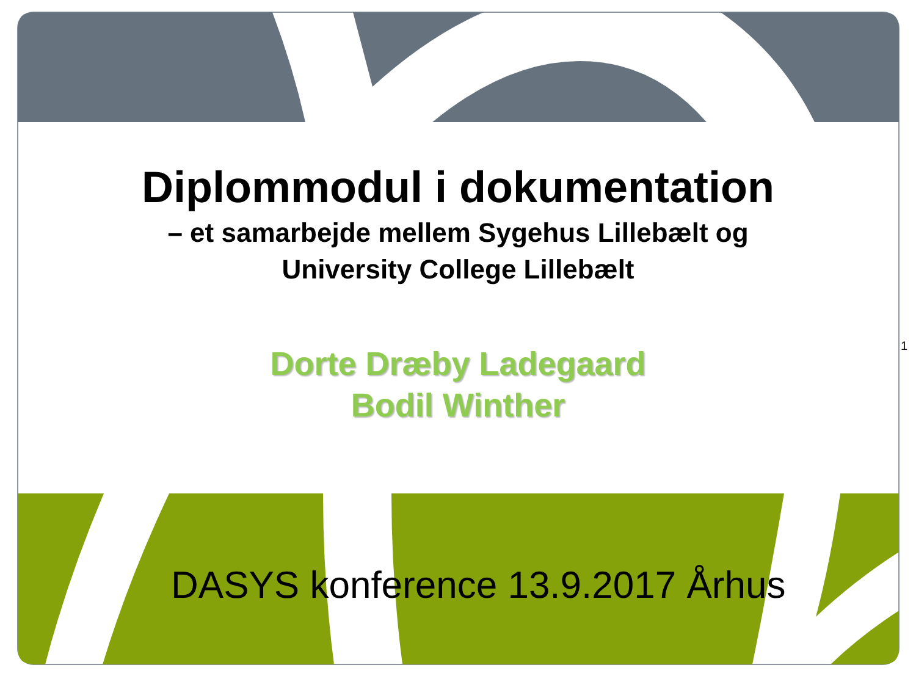Diplommodul i dokumentation
– et samarbejde mellem Sygehus Lillebælt og
University College Lillebælt
Dorte Dræby Ladegaard
Bodil Winther
1
DASYS konference 13.9.2017 Århus